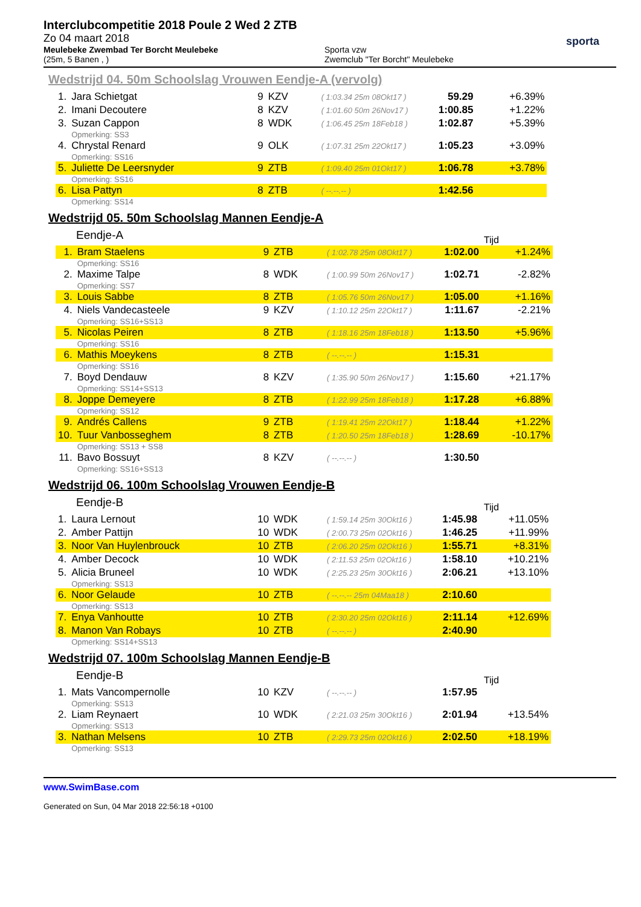Interclubcompetitie 2018 Poule 2 Wed 2 ZTB
Zo 04 maart 2018
Meulebeke Zwembad Ter Borcht Meulebeke
(25m, 5 Banen , )
Sporta vzw
Zwemclub "Ter Borcht" Meulebeke
sporta
Wedstrijd 04. 50m Schoolslag Vrouwen Eendje-A (vervolg)
| 1. | Jara Schietgat | 9 | KZV | ( 1:03.34 25m 08Okt17 ) | 59.29 | +6.39% |
| 2. | Imani Decoutere | 8 | KZV | ( 1:01.60 50m 26Nov17 ) | 1:00.85 | +1.22% |
| 3. | Suzan Cappon | 8 | WDK | ( 1:06.45 25m 18Feb18 ) | 1:02.87 | +5.39% |
| | Opmerking: SS3 | | | | | |
| 4. | Chrystal Renard | 9 | OLK | ( 1:07.31 25m 22Okt17 ) | 1:05.23 | +3.09% |
| | Opmerking: SS16 | | | | | |
| 5. | Juliette De Leersnyder | 9 | ZTB | ( 1:09.40 25m 01Okt17 ) | 1:06.78 | +3.78% |
| | Opmerking: SS16 | | | | | |
| 6. | Lisa Pattyn | 8 | ZTB | ( --.--.-- ) | 1:42.56 | |
| | Opmerking: SS14 | | | | | |
Wedstrijd 05. 50m Schoolslag Mannen Eendje-A
Eendje-A Tijd
| 1. | Bram Staelens | 9 | ZTB | ( 1:02.78 25m 08Okt17 ) | 1:02.00 | +1.24% |
| | Opmerking: SS16 | | | | | |
| 2. | Maxime Talpe | 8 | WDK | ( 1:00.99 50m 26Nov17 ) | 1:02.71 | -2.82% |
| | Opmerking: SS7 | | | | | |
| 3. | Louis Sabbe | 8 | ZTB | ( 1:05.76 50m 26Nov17 ) | 1:05.00 | +1.16% |
| 4. | Niels Vandecasteele | 9 | KZV | ( 1:10.12 25m 22Okt17 ) | 1:11.67 | -2.21% |
| | Opmerking: SS16+SS13 | | | | | |
| 5. | Nicolas Peiren | 8 | ZTB | ( 1:18.16 25m 18Feb18 ) | 1:13.50 | +5.96% |
| | Opmerking: SS16 | | | | | |
| 6. | Mathis Moeykens | 8 | ZTB | ( --.--.-- ) | 1:15.31 | |
| | Opmerking: SS16 | | | | | |
| 7. | Boyd Dendauw | 8 | KZV | ( 1:35.90 50m 26Nov17 ) | 1:15.60 | +21.17% |
| | Opmerking: SS14+SS13 | | | | | |
| 8. | Joppe Demeyere | 8 | ZTB | ( 1:22.99 25m 18Feb18 ) | 1:17.28 | +6.88% |
| | Opmerking: SS12 | | | | | |
| 9. | Andrés Callens | 9 | ZTB | ( 1:19.41 25m 22Okt17 ) | 1:18.44 | +1.22% |
| 10. | Tuur Vanbosseghem | 8 | ZTB | ( 1:20.50 25m 18Feb18 ) | 1:28.69 | -10.17% |
| | Opmerking: SS13 + SS8 | | | | | |
| 11. | Bavo Bossuyt | 8 | KZV | ( --.--.-- ) | 1:30.50 | |
| | Opmerking: SS16+SS13 | | | | | |
Wedstrijd 06. 100m Schoolslag Vrouwen Eendje-B
Eendje-B Tijd
| 1. | Laura Lernout | 10 | WDK | ( 1:59.14 25m 30Okt16 ) | 1:45.98 | +11.05% |
| 2. | Amber Pattijn | 10 | WDK | ( 2:00.73 25m 02Okt16 ) | 1:46.25 | +11.99% |
| 3. | Noor Van Huylenbrouck | 10 | ZTB | ( 2:06.20 25m 02Okt16 ) | 1:55.71 | +8.31% |
| 4. | Amber Decock | 10 | WDK | ( 2:11.53 25m 02Okt16 ) | 1:58.10 | +10.21% |
| 5. | Alicia Bruneel | 10 | WDK | ( 2:25.23 25m 30Okt16 ) | 2:06.21 | +13.10% |
| | Opmerking: SS13 | | | | | |
| 6. | Noor Gelaude | 10 | ZTB | ( --.--.-- 25m 04Maa18 ) | 2:10.60 | |
| | Opmerking: SS13 | | | | | |
| 7. | Enya Vanhoutte | 10 | ZTB | ( 2:30.20 25m 02Okt16 ) | 2:11.14 | +12.69% |
| 8. | Manon Van Robays | 10 | ZTB | ( --.--.-- ) | 2:40.90 | |
| | Opmerking: SS14+SS13 | | | | | |
Wedstrijd 07. 100m Schoolslag Mannen Eendje-B
Eendje-B Tijd
| 1. | Mats Vancompernolle | 10 | KZV | ( --.--.-- ) | 1:57.95 | |
| | Opmerking: SS13 | | | | | |
| 2. | Liam Reynaert | 10 | WDK | ( 2:21.03 25m 30Okt16 ) | 2:01.94 | +13.54% |
| | Opmerking: SS13 | | | | | |
| 3. | Nathan Melsens | 10 | ZTB | ( 2:29.73 25m 02Okt16 ) | 2:02.50 | +18.19% |
| | Opmerking: SS13 | | | | | |
www.SwimBase.com
Generated on Sun, 04 Mar 2018 22:56:18 +0100